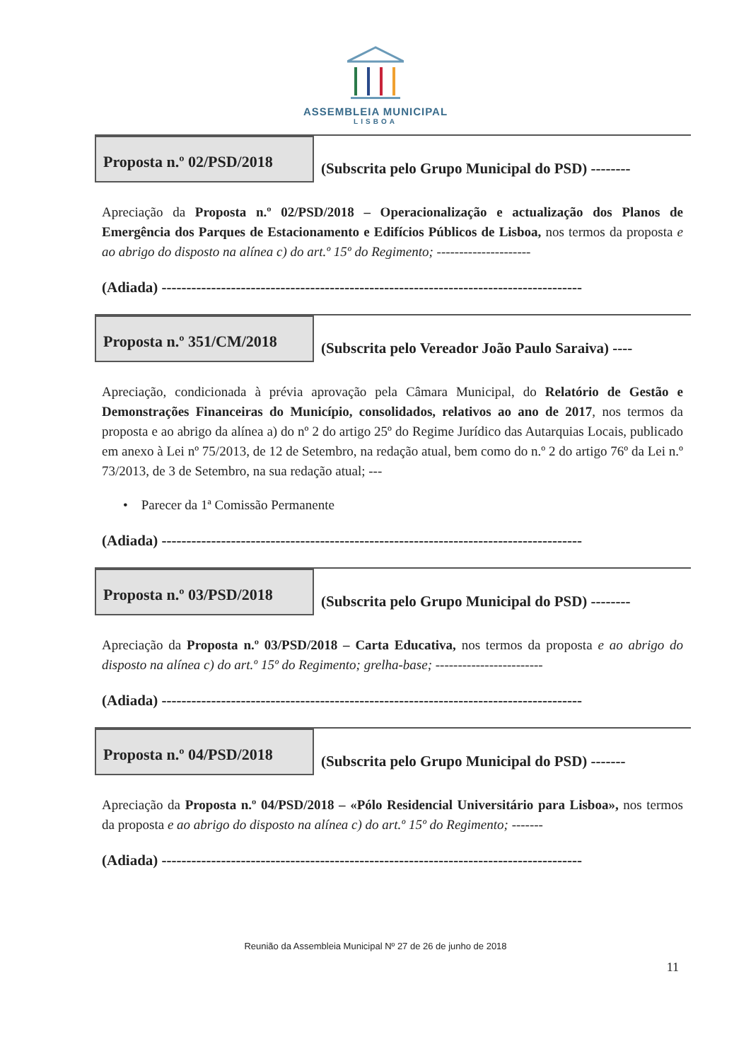ASSEMBLEIA MUNICIPAL
LISBOA
Proposta n.º 02/PSD/2018
(Subscrita pelo Grupo Municipal do PSD) --------
Apreciação da Proposta n.º 02/PSD/2018 – Operacionalização e actualização dos Planos de Emergência dos Parques de Estacionamento e Edifícios Públicos de Lisboa, nos termos da proposta e ao abrigo do disposto na alínea c) do art.º 15º do Regimento; ---------------------
(Adiada) -------------------------------------------------------------------------------------
Proposta n.º 351/CM/2018
(Subscrita pelo Vereador João Paulo Saraiva) ----
Apreciação, condicionada à prévia aprovação pela Câmara Municipal, do Relatório de Gestão e Demonstrações Financeiras do Município, consolidados, relativos ao ano de 2017, nos termos da proposta e ao abrigo da alínea a) do nº 2 do artigo 25º do Regime Jurídico das Autarquias Locais, publicado em anexo à Lei nº 75/2013, de 12 de Setembro, na redação atual, bem como do n.º 2 do artigo 76º da Lei n.º 73/2013, de 3 de Setembro, na sua redação atual; ---
• Parecer da 1ª Comissão Permanente
(Adiada) -------------------------------------------------------------------------------------
Proposta n.º 03/PSD/2018
(Subscrita pelo Grupo Municipal do PSD) --------
Apreciação da Proposta n.º 03/PSD/2018 – Carta Educativa, nos termos da proposta e ao abrigo do disposto na alínea c) do art.º 15º do Regimento; grelha-base; ------------------------
(Adiada) -------------------------------------------------------------------------------------
Proposta n.º 04/PSD/2018
(Subscrita pelo Grupo Municipal do PSD) -------
Apreciação da Proposta n.º 04/PSD/2018 – «Pólo Residencial Universitário para Lisboa», nos termos da proposta e ao abrigo do disposto na alínea c) do art.º 15º do Regimento; -------
(Adiada) -------------------------------------------------------------------------------------
Reunião da Assembleia Municipal Nº 27 de 26 de junho de 2018
11